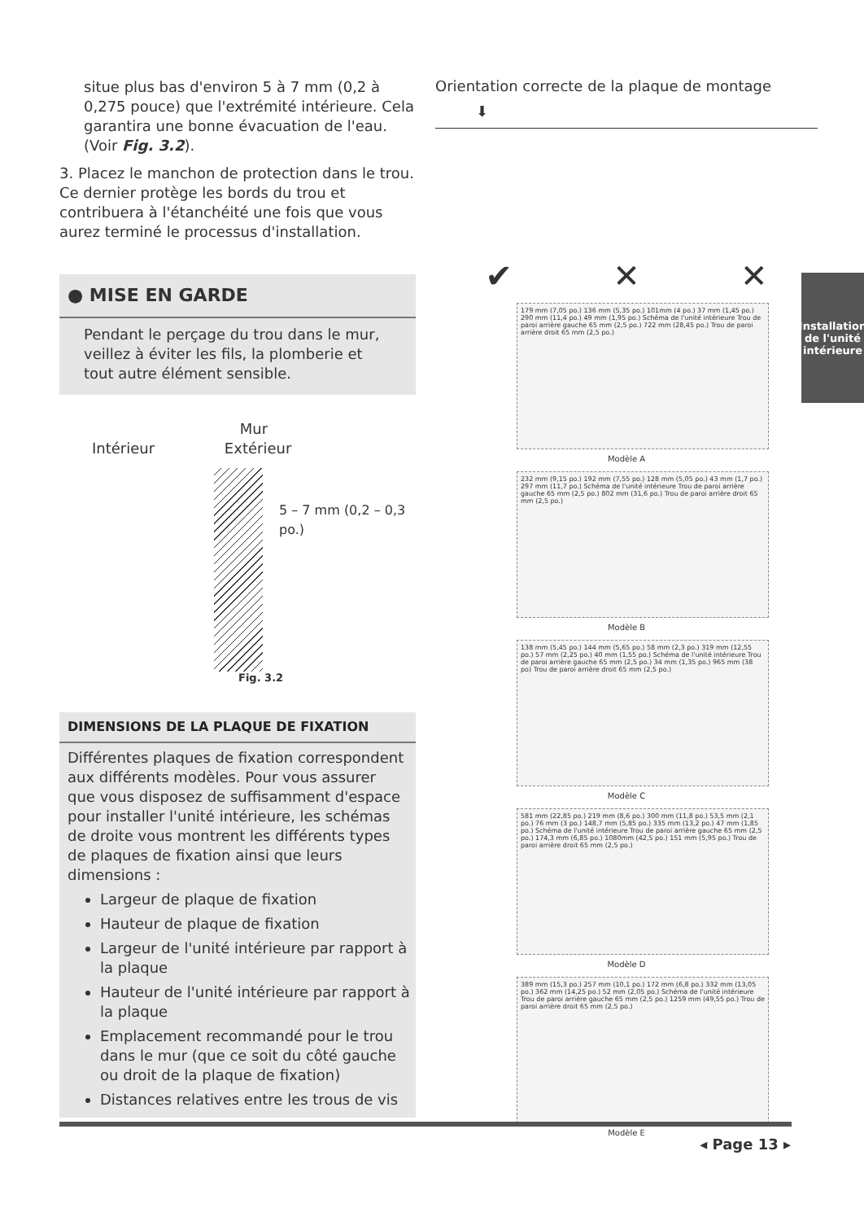situe plus bas d'environ 5 à 7 mm (0,2 à 0,275 pouce) que l'extrémité intérieure. Cela garantira une bonne évacuation de l'eau. (Voir Fig. 3.2).
3. Placez le manchon de protection dans le trou. Ce dernier protège les bords du trou et contribuera à l'étanchéité une fois que vous aurez terminé le processus d'installation.
● MISE EN GARDE
Pendant le perçage du trou dans le mur, veillez à éviter les fils, la plomberie et tout autre élément sensible.
Mur
Intérieur Extérieur
5 – 7 mm (0,2 – 0,3 po.)
Fig. 3.2
DIMENSIONS DE LA PLAQUE DE FIXATION
Différentes plaques de fixation correspondent aux différents modèles. Pour vous assurer que vous disposez de suffisamment d'espace pour installer l'unité intérieure, les schémas de droite vous montrent les différents types de plaques de fixation ainsi que leurs dimensions :
Largeur de plaque de fixation
Hauteur de plaque de fixation
Largeur de l'unité intérieure par rapport à la plaque
Hauteur de l'unité intérieure par rapport à la plaque
Emplacement recommandé pour le trou dans le mur (que ce soit du côté gauche ou droit de la plaque de fixation)
Distances relatives entre les trous de vis
Orientation correcte de la plaque de montage
⬇
✔ ✕ ✕
179 mm (7,05 po.) 136 mm (5,35 po.) 101mm (4 po.) 37 mm (1,45 po.) 290 mm (11,4 po.) 49 mm (1,95 po.) Schéma de l'unité intérieure Trou de paroi arrière gauche 65 mm (2,5 po.) 722 mm (28,45 po.) Trou de paroi arrière droit 65 mm (2,5 po.)
Modèle A
232 mm (9,15 po.) 192 mm (7,55 po.) 128 mm (5,05 po.) 43 mm (1,7 po.) 297 mm (11,7 po.) Schéma de l'unité intérieure Trou de paroi arrière gauche 65 mm (2,5 po.) 802 mm (31,6 po.) Trou de paroi arrière droit 65 mm (2,5 po.)
Modèle B
138 mm (5,45 po.) 144 mm (5,65 po.) 58 mm (2,3 po.) 319 mm (12,55 po.) 57 mm (2,25 po.) 40 mm (1,55 po.) Schéma de l'unité intérieure Trou de paroi arrière gauche 65 mm (2,5 po.) 34 mm (1,35 po.) 965 mm (38 po) Trou de paroi arrière droit 65 mm (2,5 po.)
Modèle C
581 mm (22,85 po.) 219 mm (8,6 po.) 300 mm (11,8 po.) 53,5 mm (2,1 po.) 76 mm (3 po.) 148,7 mm (5,85 po.) 335 mm (13,2 po.) 47 mm (1,85 po.) Schéma de l'unité intérieure Trou de paroi arrière gauche 65 mm (2,5 po.) 174,3 mm (6,85 po.) 1080mm (42,5 po.) 151 mm (5,95 po.) Trou de paroi arrière droit 65 mm (2,5 po.)
Modèle D
389 mm (15,3 po.) 257 mm (10,1 po.) 172 mm (6,8 po.) 332 mm (13,05 po.) 362 mm (14,25 po.) 52 mm (2,05 po.) Schéma de l'unité intérieure Trou de paroi arrière gauche 65 mm (2,5 po.) 1259 mm (49,55 po.) Trou de paroi arrière droit 65 mm (2,5 po.)
Modèle E
Installation
de l'unité
intérieure
◂ Page 13 ▸